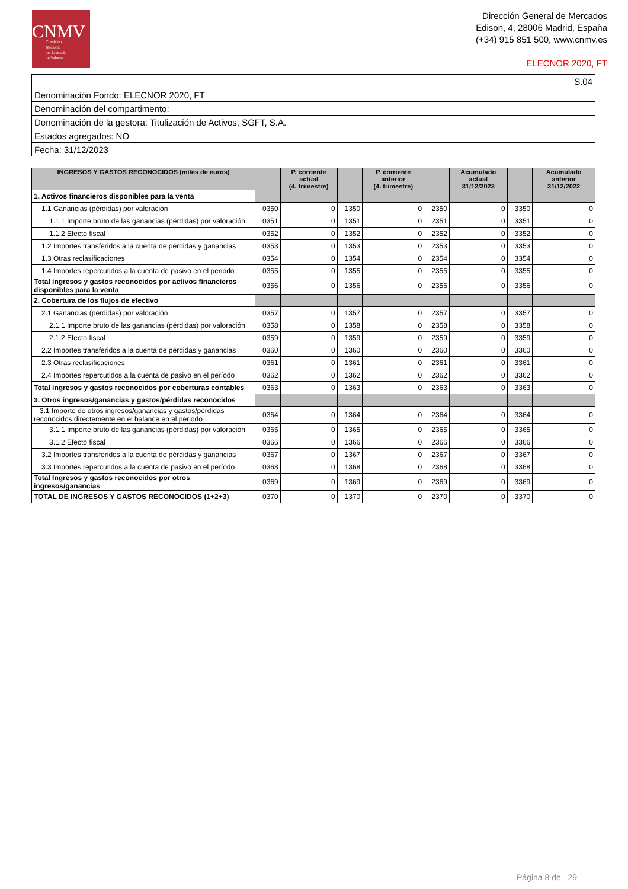CNMV
Comisión
Nacional
del Mercado
de Valores
Dirección General de Mercados
Edison, 4, 28006 Madrid, España
(+34) 915 851 500, www.cnmv.es
ELECNOR 2020, FT
| S.04 |
| Denominación Fondo: ELECNOR 2020, FT |
| Denominación del compartimento: |
| Denominación de la gestora: Titulización de Activos, SGFT, S.A. |
| Estados agregados: NO |
| Fecha: 31/12/2023 |
| INGRESOS Y GASTOS RECONOCIDOS (miles de euros) | | P. corriente actual (4. trimestre) | | P. corriente anterior (4. trimestre) | | Acumulado actual 31/12/2023 | | Acumulado anterior 31/12/2022 |
| --- | --- | --- | --- | --- | --- | --- | --- | --- |
| 1. Activos financieros disponibles para la venta | | | | | | | | |
| 1.1 Ganancias (pérdidas) por valoración | 0350 | 0 | 1350 | 0 | 2350 | 0 | 3350 | 0 |
| 1.1.1 Importe bruto de las ganancias (pérdidas) por valoración | 0351 | 0 | 1351 | 0 | 2351 | 0 | 3351 | 0 |
| 1.1.2 Efecto fiscal | 0352 | 0 | 1352 | 0 | 2352 | 0 | 3352 | 0 |
| 1.2 Importes transferidos a la cuenta de pérdidas y ganancias | 0353 | 0 | 1353 | 0 | 2353 | 0 | 3353 | 0 |
| 1.3 Otras reclasificaciones | 0354 | 0 | 1354 | 0 | 2354 | 0 | 3354 | 0 |
| 1.4 Importes repercutidos a la cuenta de pasivo en el periodo | 0355 | 0 | 1355 | 0 | 2355 | 0 | 3355 | 0 |
| Total ingresos y gastos reconocidos por activos financieros disponibles para la venta | 0356 | 0 | 1356 | 0 | 2356 | 0 | 3356 | 0 |
| 2. Cobertura de los flujos de efectivo | | | | | | | | |
| 2.1 Ganancias (pérdidas) por valoración | 0357 | 0 | 1357 | 0 | 2357 | 0 | 3357 | 0 |
| 2.1.1 Importe bruto de las ganancias (pérdidas) por valoración | 0358 | 0 | 1358 | 0 | 2358 | 0 | 3358 | 0 |
| 2.1.2 Efecto fiscal | 0359 | 0 | 1359 | 0 | 2359 | 0 | 3359 | 0 |
| 2.2 Importes transferidos a la cuenta de pérdidas y ganancias | 0360 | 0 | 1360 | 0 | 2360 | 0 | 3360 | 0 |
| 2.3 Otras reclasificaciones | 0361 | 0 | 1361 | 0 | 2361 | 0 | 3361 | 0 |
| 2.4 Importes repercutidos a la cuenta de pasivo en el período | 0362 | 0 | 1362 | 0 | 2362 | 0 | 3362 | 0 |
| Total ingresos y gastos reconocidos por coberturas contables | 0363 | 0 | 1363 | 0 | 2363 | 0 | 3363 | 0 |
| 3. Otros ingresos/ganancias y gastos/pérdidas reconocidos | | | | | | | | |
| 3.1 Importe de otros ingresos/ganancias y gastos/pérdidas reconocidos directemente en el balance en el periodo | 0364 | 0 | 1364 | 0 | 2364 | 0 | 3364 | 0 |
| 3.1.1 Importe bruto de las ganancias (pérdidas) por valoración | 0365 | 0 | 1365 | 0 | 2365 | 0 | 3365 | 0 |
| 3.1.2 Efecto fiscal | 0366 | 0 | 1366 | 0 | 2366 | 0 | 3366 | 0 |
| 3.2 Importes transferidos a la cuenta de pérdidas y ganancias | 0367 | 0 | 1367 | 0 | 2367 | 0 | 3367 | 0 |
| 3.3 Importes repercutidos a la cuenta de pasivo en el período | 0368 | 0 | 1368 | 0 | 2368 | 0 | 3368 | 0 |
| Total Ingresos y gastos reconocidos por otros ingresos/ganancias | 0369 | 0 | 1369 | 0 | 2369 | 0 | 3369 | 0 |
| TOTAL DE INGRESOS Y GASTOS RECONOCIDOS (1+2+3) | 0370 | 0 | 1370 | 0 | 2370 | 0 | 3370 | 0 |
Página 8 de 29